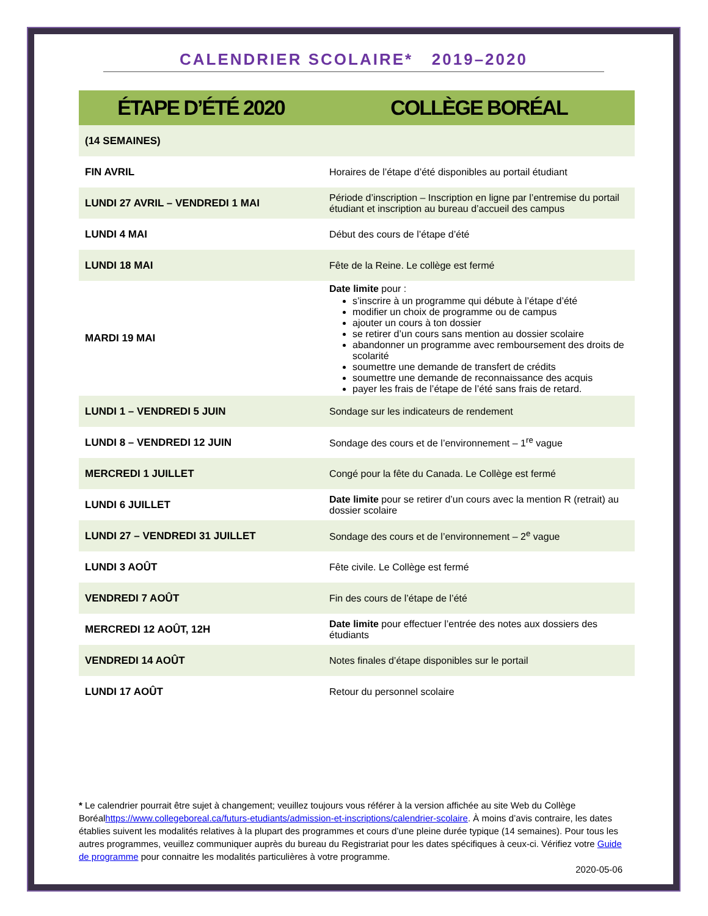CALENDRIER SCOLAIRE* 2019–2020
| ÉTAPE D’ÉTÉ 2020 | COLLÈGE BORÉAL |
| --- | --- |
| (14 SEMAINES) | |
| FIN AVRIL | Horaires de l’étape d’été disponibles au portail étudiant |
| LUNDI 27 AVRIL – VENDREDI 1 MAI | Période d’inscription – Inscription en ligne par l’entremise du portail étudiant et inscription au bureau d’accueil des campus |
| LUNDI 4 MAI | Début des cours de l’étape d’été |
| LUNDI 18 MAI | Fête de la Reine. Le collège est fermé |
| MARDI 19 MAI | Date limite pour : s’inscrire à un programme qui débute à l’étape d’été modifier un choix de programme ou de campus ajouter un cours à ton dossier se retirer d’un cours sans mention au dossier scolaire abandonner un programme avec remboursement des droits de scolarité soumettre une demande de transfert de crédits soumettre une demande de reconnaissance des acquis payer les frais de l’étape de l’été sans frais de retard. |
| LUNDI 1 – VENDREDI 5 JUIN | Sondage sur les indicateurs de rendement |
| LUNDI 8 – VENDREDI 12 JUIN | Sondage des cours et de l’environnement – 1<sup>re</sup> vague |
| MERCREDI 1 JUILLET | Congé pour la fête du Canada. Le Collège est fermé |
| LUNDI 6 JUILLET | Date limite pour se retirer d’un cours avec la mention R (retrait) au dossier scolaire |
| LUNDI 27 – VENDREDI 31 JUILLET | Sondage des cours et de l’environnement – 2<sup>e</sup> vague |
| LUNDI 3 AOÛT | Fête civile. Le Collège est fermé |
| VENDREDI 7 AOÛT | Fin des cours de l’étape de l’été |
| MERCREDI 12 AOÛT, 12H | Date limite pour effectuer l’entrée des notes aux dossiers des étudiants |
| VENDREDI 14 AOÛT | Notes finales d’étape disponibles sur le portail |
| LUNDI 17 AOÛT | Retour du personnel scolaire |
* Le calendrier pourrait être sujet à changement; veuillez toujours vous référer à la version affichée au site Web du Collège Boréalhttps://www.collegeboreal.ca/futurs-etudiants/admission-et-inscriptions/calendrier-scolaire. À moins d’avis contraire, les dates établies suivent les modalités relatives à la plupart des programmes et cours d’une pleine durée typique (14 semaines). Pour tous les autres programmes, veuillez communiquer auprès du bureau du Registrariat pour les dates spécifiques à ceux-ci. Vérifiez votre Guide de programme pour connaitre les modalités particulières à votre programme.
2020-05-06